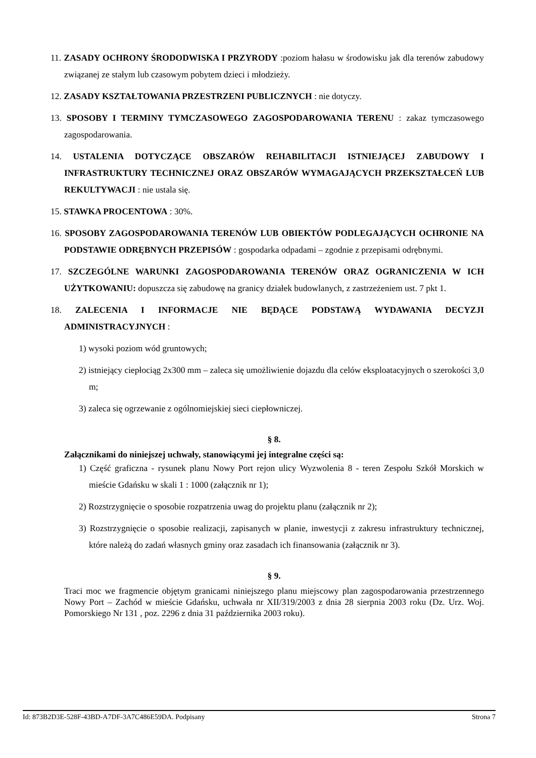11. ZASADY OCHRONY ŚRODODWISKA I PRZYRODY :poziom hałasu w środowisku jak dla terenów zabudowy związanej ze stałym lub czasowym pobytem dzieci i młodzieży.
12. ZASADY KSZTAŁTOWANIA PRZESTRZENI PUBLICZNYCH : nie dotyczy.
13. SPOSOBY I TERMINY TYMCZASOWEGO ZAGOSPODAROWANIA TERENU : zakaz tymczasowego zagospodarowania.
14. USTALENIA DOTYCZĄCE OBSZARÓW REHABILITACJI ISTNIEJĄCEJ ZABUDOWY I INFRASTRUKTURY TECHNICZNEJ ORAZ OBSZARÓW WYMAGAJĄCYCH PRZEKSZTAŁCEŃ LUB REKULTYWACJI : nie ustala się.
15. STAWKA PROCENTOWA : 30%.
16. SPOSOBY ZAGOSPODAROWANIA TERENÓW LUB OBIEKTÓW PODLEGAJĄCYCH OCHRONIE NA PODSTAWIE ODRĘBNYCH PRZEPISÓW : gospodarka odpadami – zgodnie z przepisami odrębnymi.
17. SZCZEGÓLNE WARUNKI ZAGOSPODAROWANIA TERENÓW ORAZ OGRANICZENIA W ICH UŻYTKOWANIU: dopuszcza się zabudowę na granicy działek budowlanych, z zastrzeżeniem ust. 7 pkt 1.
18. ZALECENIA I INFORMACJE NIE BĘDĄCE PODSTAWĄ WYDAWANIA DECYZJI ADMINISTRACYJNYCH :
1) wysoki poziom wód gruntowych;
2) istniejący ciepłociąg 2x300 mm – zaleca się umożliwienie dojazdu dla celów eksploatacyjnych o szerokości 3,0 m;
3) zaleca się ogrzewanie z ogólnomiejskiej sieci ciepłowniczej.
§ 8.
Załącznikami do niniejszej uchwały, stanowiącymi jej integralne części są:
1) Część graficzna - rysunek planu Nowy Port rejon ulicy Wyzwolenia 8 - teren Zespołu Szkół Morskich w mieście Gdańsku w skali 1 : 1000 (załącznik nr 1);
2) Rozstrzygnięcie o sposobie rozpatrzenia uwag do projektu planu (załącznik nr 2);
3) Rozstrzygnięcie o sposobie realizacji, zapisanych w planie, inwestycji z zakresu infrastruktury technicznej, które należą do zadań własnych gminy oraz zasadach ich finansowania (załącznik nr 3).
§ 9.
Traci moc we fragmencie objętym granicami niniejszego planu miejscowy plan zagospodarowania przestrzennego Nowy Port – Zachód w mieście Gdańsku, uchwała nr XII/319/2003 z dnia 28 sierpnia 2003 roku (Dz. Urz. Woj. Pomorskiego Nr 131 , poz. 2296 z dnia 31 października 2003 roku).
Id: 873B2D3E-528F-43BD-A7DF-3A7C486E59DA. Podpisany Strona 7